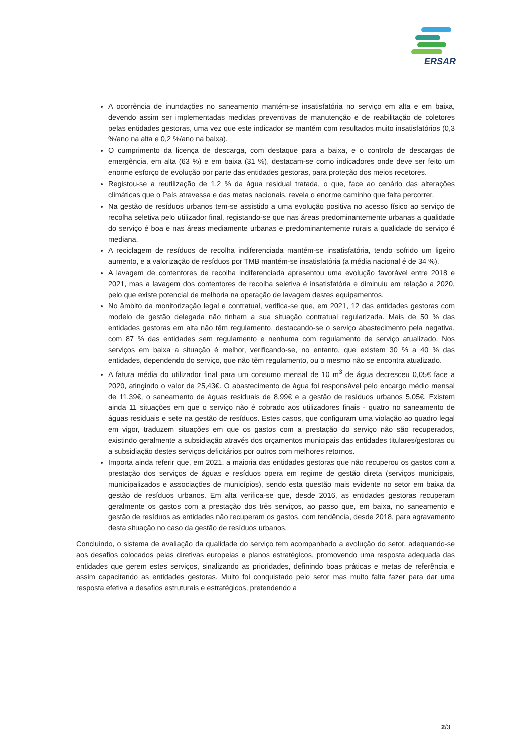ERSAR
A ocorrência de inundações no saneamento mantém-se insatisfatória no serviço em alta e em baixa, devendo assim ser implementadas medidas preventivas de manutenção e de reabilitação de coletores pelas entidades gestoras, uma vez que este indicador se mantém com resultados muito insatisfatórios (0,3 %/ano na alta e 0,2 %/ano na baixa).
O cumprimento da licença de descarga, com destaque para a baixa, e o controlo de descargas de emergência, em alta (63 %) e em baixa (31 %), destacam-se como indicadores onde deve ser feito um enorme esforço de evolução por parte das entidades gestoras, para proteção dos meios recetores.
Registou-se a reutilização de 1,2 % da água residual tratada, o que, face ao cenário das alterações climáticas que o País atravessa e das metas nacionais, revela o enorme caminho que falta percorrer.
Na gestão de resíduos urbanos tem-se assistido a uma evolução positiva no acesso físico ao serviço de recolha seletiva pelo utilizador final, registando-se que nas áreas predominantemente urbanas a qualidade do serviço é boa e nas áreas mediamente urbanas e predominantemente rurais a qualidade do serviço é mediana.
A reciclagem de resíduos de recolha indiferenciada mantém-se insatisfatória, tendo sofrido um ligeiro aumento, e a valorização de resíduos por TMB mantém-se insatisfatória (a média nacional é de 34 %).
A lavagem de contentores de recolha indiferenciada apresentou uma evolução favorável entre 2018 e 2021, mas a lavagem dos contentores de recolha seletiva é insatisfatória e diminuiu em relação a 2020, pelo que existe potencial de melhoria na operação de lavagem destes equipamentos.
No âmbito da monitorização legal e contratual, verifica-se que, em 2021, 12 das entidades gestoras com modelo de gestão delegada não tinham a sua situação contratual regularizada. Mais de 50 % das entidades gestoras em alta não têm regulamento, destacando-se o serviço abastecimento pela negativa, com 87 % das entidades sem regulamento e nenhuma com regulamento de serviço atualizado. Nos serviços em baixa a situação é melhor, verificando-se, no entanto, que existem 30 % a 40 % das entidades, dependendo do serviço, que não têm regulamento, ou o mesmo não se encontra atualizado.
A fatura média do utilizador final para um consumo mensal de 10 m<sup>3</sup> de água decresceu 0,05€ face a 2020, atingindo o valor de 25,43€. O abastecimento de água foi responsável pelo encargo médio mensal de 11,39€, o saneamento de águas residuais de 8,99€ e a gestão de resíduos urbanos 5,05€. Existem ainda 11 situações em que o serviço não é cobrado aos utilizadores finais - quatro no saneamento de águas residuais e sete na gestão de resíduos. Estes casos, que configuram uma violação ao quadro legal em vigor, traduzem situações em que os gastos com a prestação do serviço não são recuperados, existindo geralmente a subsidiação através dos orçamentos municipais das entidades titulares/gestoras ou a subsidiação destes serviços deficitários por outros com melhores retornos.
Importa ainda referir que, em 2021, a maioria das entidades gestoras que não recuperou os gastos com a prestação dos serviços de águas e resíduos opera em regime de gestão direta (serviços municipais, municipalizados e associações de municípios), sendo esta questão mais evidente no setor em baixa da gestão de resíduos urbanos. Em alta verifica-se que, desde 2016, as entidades gestoras recuperam geralmente os gastos com a prestação dos três serviços, ao passo que, em baixa, no saneamento e gestão de resíduos as entidades não recuperam os gastos, com tendência, desde 2018, para agravamento desta situação no caso da gestão de resíduos urbanos.
Concluindo, o sistema de avaliação da qualidade do serviço tem acompanhado a evolução do setor, adequando-se aos desafios colocados pelas diretivas europeias e planos estratégicos, promovendo uma resposta adequada das entidades que gerem estes serviços, sinalizando as prioridades, definindo boas práticas e metas de referência e assim capacitando as entidades gestoras. Muito foi conquistado pelo setor mas muito falta fazer para dar uma resposta efetiva a desafios estruturais e estratégicos, pretendendo a
2/3